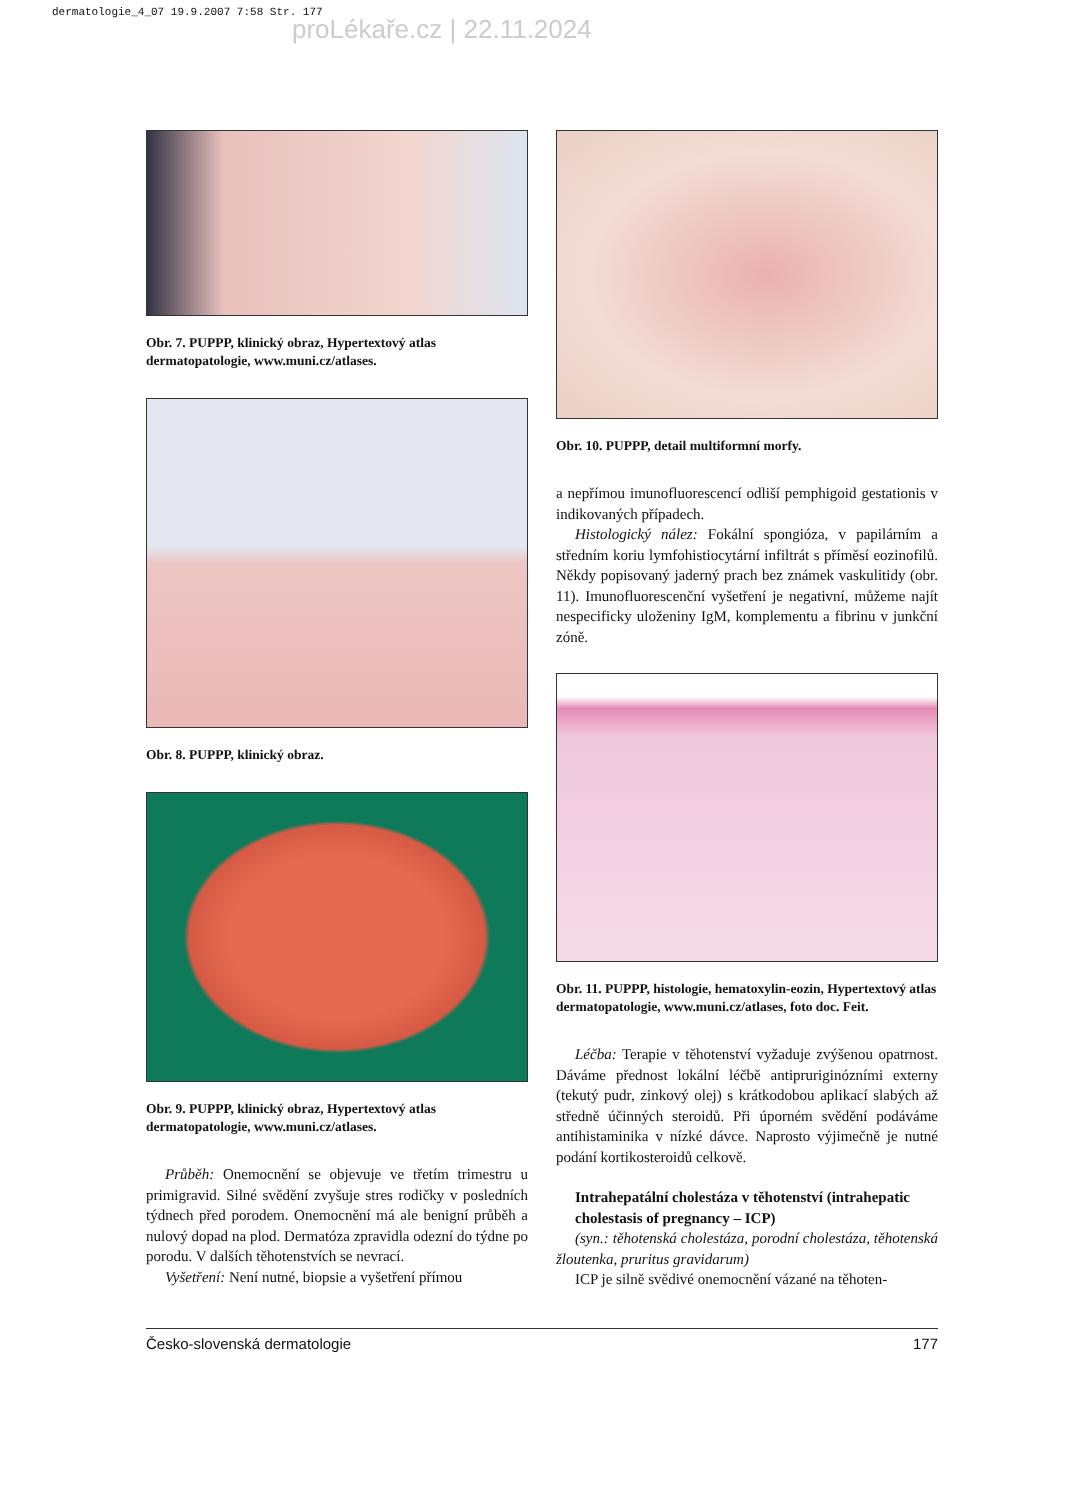dermatologie_4_07 19.9.2007 7:58 Str. 177
proLékaře.cz | 22.11.2024
Obr. 7. PUPPP, klinický obraz, Hypertextový atlas dermatopatologie, www.muni.cz/atlases.
Obr. 8. PUPPP, klinický obraz.
Obr. 9. PUPPP, klinický obraz, Hypertextový atlas dermatopatologie, www.muni.cz/atlases.
Průběh: Onemocnění se objevuje ve třetím trimestru u primigravid. Silné svědění zvyšuje stres rodičky v posledních týdnech před porodem. Onemocnění má ale benigní průběh a nulový dopad na plod. Dermatóza zpravidla odezní do týdne po porodu. V dalších těhotenstvích se nevrací.
Vyšetření: Není nutné, biopsie a vyšetření přímou
Obr. 10. PUPPP, detail multiformní morfy.
a nepřímou imunofluorescencí odliší pemphigoid gestationis v indikovaných případech.
Histologický nález: Fokální spongióza, v papilárním a středním koriu lymfohistiocytární infiltrát s příměsí eozinofilů. Někdy popisovaný jaderný prach bez známek vaskulitidy (obr. 11). Imunofluorescenční vyšetření je negativní, můžeme najít nespecificky uloženiny IgM, komplementu a fibrinu v junkční zóně.
Obr. 11. PUPPP, histologie, hematoxylin-eozin, Hypertextový atlas dermatopatologie, www.muni.cz/atlases, foto doc. Feit.
Léčba: Terapie v těhotenství vyžaduje zvýšenou opatrnost. Dáváme přednost lokální léčbě antipruriginózními externy (tekutý pudr, zinkový olej) s krátkodobou aplikací slabých až středně účinných steroidů. Při úporném svědění podáváme antihistaminika v nízké dávce. Naprosto výjimečně je nutné podání kortikosteroidů celkově.
Intrahepatální cholestáza v těhotenství (intrahepatic cholestasis of pregnancy – ICP)
(syn.: těhotenská cholestáza, porodní cholestáza, těhotenská žloutenka, pruritus gravidarum)
ICP je silně svědivé onemocnění vázané na těhoten-
Česko-slovenská dermatologie 177